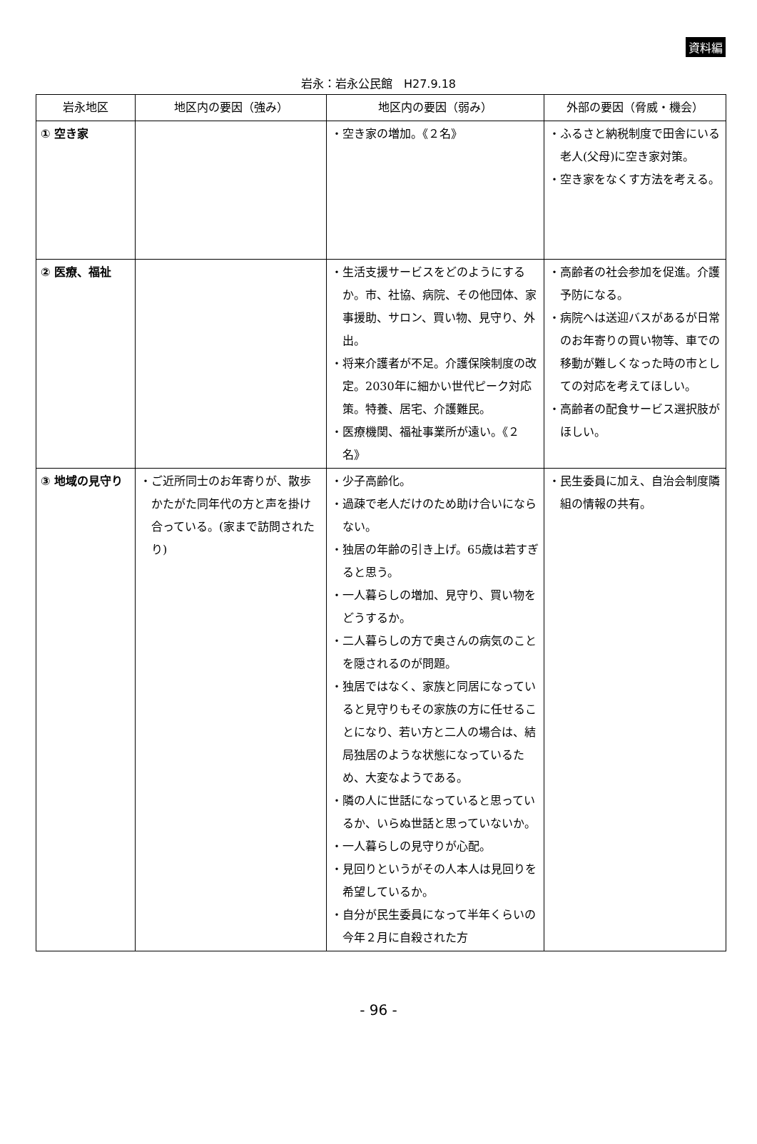資料編
岩永：岩永公民館　H27.9.18
| 岩永地区 | 地区内の要因（強み） | 地区内の要因（弱み） | 外部の要因（脅威・機会） |
| --- | --- | --- | --- |
| ① 空き家 | | ・空き家の増加。《２名》 | ・ふるさと納税制度で田舎にいる老人(父母)に空き家対策。 ・空き家をなくす方法を考える。 |
| ② 医療、福祉 | | ・生活支援サービスをどのようにするか。市、社協、病院、その他団体、家事援助、サロン、買い物、見守り、外出。 ・将来介護者が不足。介護保険制度の改定。2030年に細かい世代ピーク対応策。特養、居宅、介護難民。 ・医療機関、福祉事業所が遠い。《２名》 | ・高齢者の社会参加を促進。介護予防になる。 ・病院へは送迎バスがあるが日常のお年寄りの買い物等、車での移動が難しくなった時の市としての対応を考えてほしい。 ・高齢者の配食サービス選択肢がほしい。 |
| ③ 地域の見守り | ・ご近所同士のお年寄りが、散歩かたがた同年代の方と声を掛け合っている。(家まで訪問されたり) | ・少子高齢化。 ・過疎で老人だけのため助け合いにならない。 ・独居の年齢の引き上げ。65歳は若すぎると思う。 ・一人暮らしの増加、見守り、買い物をどうするか。 ・二人暮らしの方で奥さんの病気のことを隠されるのが問題。 ・独居ではなく、家族と同居になっていると見守りもその家族の方に任せることになり、若い方と二人の場合は、結局独居のような状態になっているため、大変なようである。 ・隣の人に世話になっていると思っているか、いらぬ世話と思っていないか。 ・一人暮らしの見守りが心配。 ・見回りというがその人本人は見回りを希望しているか。 ・自分が民生委員になって半年くらいの今年２月に自殺された方 | ・民生委員に加え、自治会制度隣組の情報の共有。 |
- 96 -